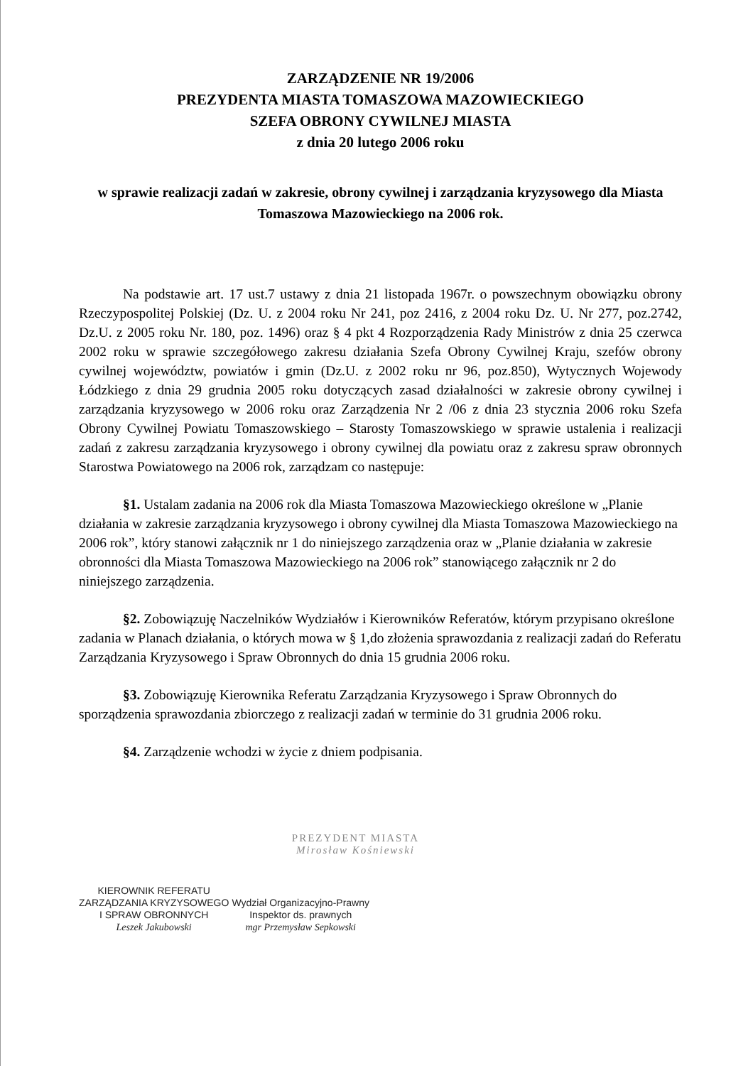ZARZĄDZENIE NR 19/2006
PREZYDENTA MIASTA TOMASZOWA MAZOWIECKIEGO
SZEFA OBRONY CYWILNEJ MIASTA
z dnia 20 lutego 2006 roku
w sprawie realizacji zadań w zakresie, obrony cywilnej i zarządzania kryzysowego dla Miasta Tomaszowa Mazowieckiego na 2006 rok.
Na podstawie art. 17 ust.7 ustawy z dnia 21 listopada 1967r. o powszechnym obowiązku obrony Rzeczypospolitej Polskiej (Dz. U. z 2004 roku Nr 241, poz 2416, z 2004 roku Dz. U. Nr 277, poz.2742, Dz.U. z 2005 roku Nr. 180, poz. 1496) oraz § 4 pkt 4 Rozporządzenia Rady Ministrów z dnia 25 czerwca 2002 roku w sprawie szczegółowego zakresu działania Szefa Obrony Cywilnej Kraju, szefów obrony cywilnej województw, powiatów i gmin (Dz.U. z 2002 roku nr 96, poz.850), Wytycznych Wojewody Łódzkiego z dnia 29 grudnia 2005 roku dotyczących zasad działalności w zakresie obrony cywilnej i zarządzania kryzysowego w 2006 roku oraz Zarządzenia Nr 2 /06 z dnia 23 stycznia 2006 roku Szefa Obrony Cywilnej Powiatu Tomaszowskiego – Starosty Tomaszowskiego w sprawie ustalenia i realizacji zadań z zakresu zarządzania kryzysowego i obrony cywilnej dla powiatu oraz z zakresu spraw obronnych Starostwa Powiatowego na 2006 rok, zarządzam co następuje:
§1. Ustalam zadania na 2006 rok dla Miasta Tomaszowa Mazowieckiego określone w „Planie działania w zakresie zarządzania kryzysowego i obrony cywilnej dla Miasta Tomaszowa Mazowieckiego na 2006 rok”, który stanowi załącznik nr 1 do niniejszego zarządzenia oraz w „Planie działania w zakresie obronności dla Miasta Tomaszowa Mazowieckiego na 2006 rok” stanowiącego załącznik nr 2 do niniejszego zarządzenia.
§2. Zobowiązuję Naczelników Wydziałów i Kierowników Referatów, którym przypisano określone zadania w Planach działania, o których mowa w § 1,do złożenia sprawozdania z realizacji zadań do Referatu Zarządzania Kryzysowego i Spraw Obronnych do dnia 15 grudnia 2006 roku.
§3. Zobowiązuję Kierownika Referatu Zarządzania Kryzysowego i Spraw Obronnych do sporządzenia sprawozdania zbiorczego z realizacji zadań w terminie do 31 grudnia 2006 roku.
§4. Zarządzenie wchodzi w życie z dniem podpisania.
PREZYDENT MIASTA
Mirosław Kośniewski
KIEROWNIK REFERATU
ZARZĄDZANIA KRYZYSOWEGO
I SPRAW OBRONNYCH
Leszek Jakubowski
Wydział Organizacyjno-Prawny
Inspektor ds. prawnych
mgr Przemysław Sepkowski